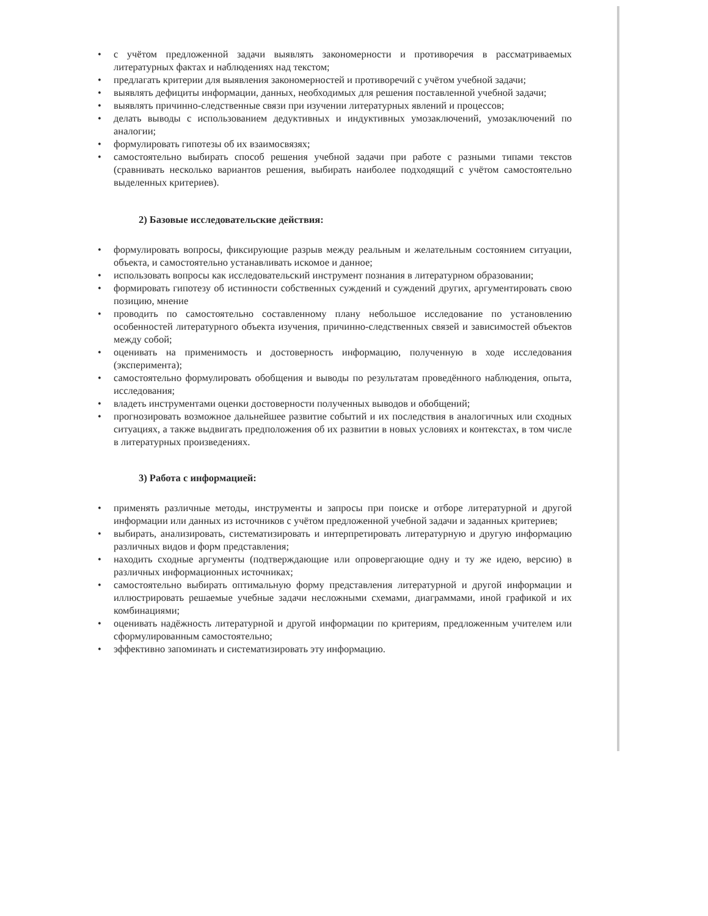• с учётом предложенной задачи выявлять закономерности и противоречия в рассматриваемых литературных фактах и наблюдениях над текстом;
• предлагать критерии для выявления закономерностей и противоречий с учётом учебной задачи;
• выявлять дефициты информации, данных, необходимых для решения поставленной учебной задачи;
• выявлять причинно-следственные связи при изучении литературных явлений и процессов;
• делать выводы с использованием дедуктивных и индуктивных умозаключений, умозаключений по аналогии;
• формулировать гипотезы об их взаимосвязях;
• самостоятельно выбирать способ решения учебной задачи при работе с разными типами текстов (сравнивать несколько вариантов решения, выбирать наиболее подходящий с учётом самостоятельно выделенных критериев).
2) Базовые исследовательские действия:
• формулировать вопросы, фиксирующие разрыв между реальным и желательным состоянием ситуации, объекта, и самостоятельно устанавливать искомое и данное;
• использовать вопросы как исследовательский инструмент познания в литературном образовании;
• формировать гипотезу об истинности собственных суждений и суждений других, аргументировать свою позицию, мнение
• проводить по самостоятельно составленному плану небольшое исследование по установлению особенностей литературного объекта изучения, причинно-следственных связей и зависимостей объектов между собой;
• оценивать на применимость и достоверность информацию, полученную в ходе исследования (эксперимента);
• самостоятельно формулировать обобщения и выводы по результатам проведённого наблюдения, опыта, исследования;
• владеть инструментами оценки достоверности полученных выводов и обобщений;
• прогнозировать возможное дальнейшее развитие событий и их последствия в аналогичных или сходных ситуациях, а также выдвигать предположения об их развитии в новых условиях и контекстах, в том числе в литературных произведениях.
3) Работа с информацией:
• применять различные методы, инструменты и запросы при поиске и отборе литературной и другой информации или данных из источников с учётом предложенной учебной задачи и заданных критериев;
• выбирать, анализировать, систематизировать и интерпретировать литературную и другую информацию различных видов и форм представления;
• находить сходные аргументы (подтверждающие или опровергающие одну и ту же идею, версию) в различных информационных источниках;
• самостоятельно выбирать оптимальную форму представления литературной и другой информации и иллюстрировать решаемые учебные задачи несложными схемами, диаграммами, иной графикой и их комбинациями;
• оценивать надёжность литературной и другой информации по критериям, предложенным учителем или сформулированным самостоятельно;
• эффективно запоминать и систематизировать эту информацию.